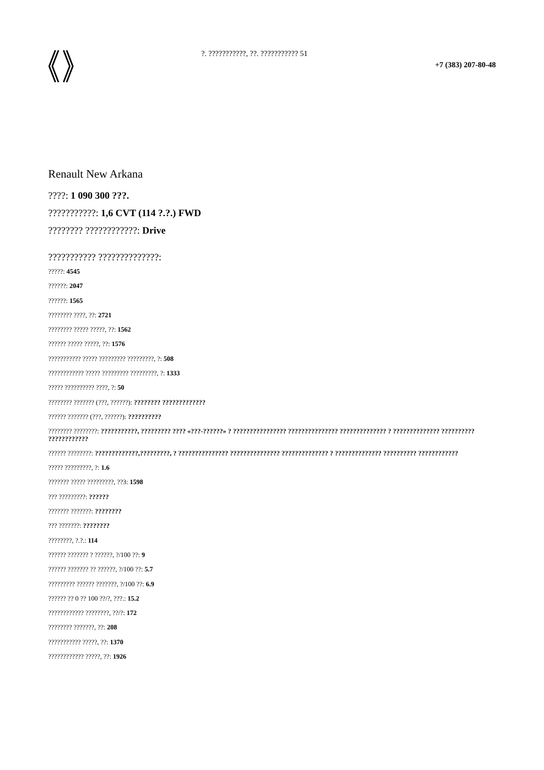?. ???????????, ??. ??????????? 51
+7 (383) 207-80-48
Renault New Arkana
????: 1 090 300 ???.
???????????: 1,6 CVT (114 ?.?.) FWD
???????? ????????????: Drive
??????????? ??????????????:
?????: 4545
??????: 2047
??????: 1565
???????? ????, ??: 2721
???????? ????? ?????, ??: 1562
?????? ????? ?????, ??: 1576
??????????? ????? ????????? ?????????, ?: 508
???????????? ????? ????????? ?????????, ?: 1333
????? ?????????? ????, ?: 50
???????? ??????? (???, ??????): ???????? ?????????????
?????? ??????? (???, ??????): ??????????
???????? ????????: ???????????, ????????? ???? «???-??????» ? ???????????????? ??????????????? ?????????????? ? ?????????????? ?????????? ????????????
?????? ????????: ?????????????,?????????, ? ??????????????? ??????????????? ?????????????? ? ?????????????? ?????????? ????????????
????? ?????????, ?: 1.6
??????? ????? ?????????, ??3: 1598
??? ?????????: ??????
??????? ???????: ????????
??? ???????: ????????
????????, ?.?.: 114
?????? ??????? ? ??????, ?/100 ??: 9
?????? ??????? ?? ??????, ?/100 ??: 5.7
????????? ?????? ???????, ?/100 ??: 6.9
?????? ?? 0 ?? 100 ??/?, ???.: 15.2
???????????? ????????, ??/?: 172
???????? ???????, ??: 208
??????????? ?????, ??: 1370
???????????? ?????, ??: 1926